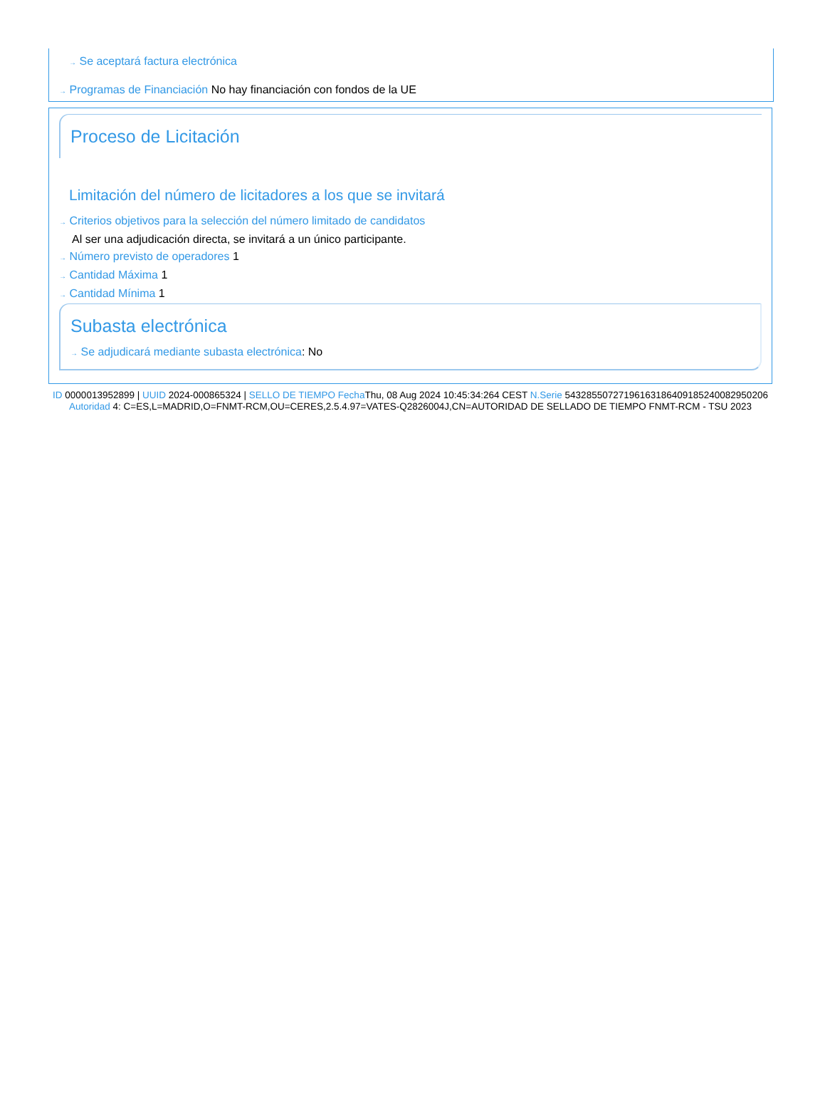→ Se aceptará factura electrónica
→ Programas de Financiación No hay financiación con fondos de la UE
Proceso de Licitación
Limitación del número de licitadores a los que se invitará
→ Criterios objetivos para la selección del número limitado de candidatos
Al ser una adjudicación directa, se invitará a un único participante.
→ Número previsto de operadores 1
→ Cantidad Máxima 1
→ Cantidad Mínima 1
Subasta electrónica
→ Se adjudicará mediante subasta electrónica: No
ID 0000013952899 | UUID 2024-000865324 | SELLO DE TIEMPO Fecha Thu, 08 Aug 2024 10:45:34:264 CEST N.Serie 543285507271961631864091852400829502​06 Autoridad 4: C=ES,L=MADRID,O=FNMT-RCM,OU=CERES,2.5.4.97=VATES-Q2826004J,CN=AUTORIDAD DE SELLADO DE TIEMPO FNMT-RCM - TSU 2023